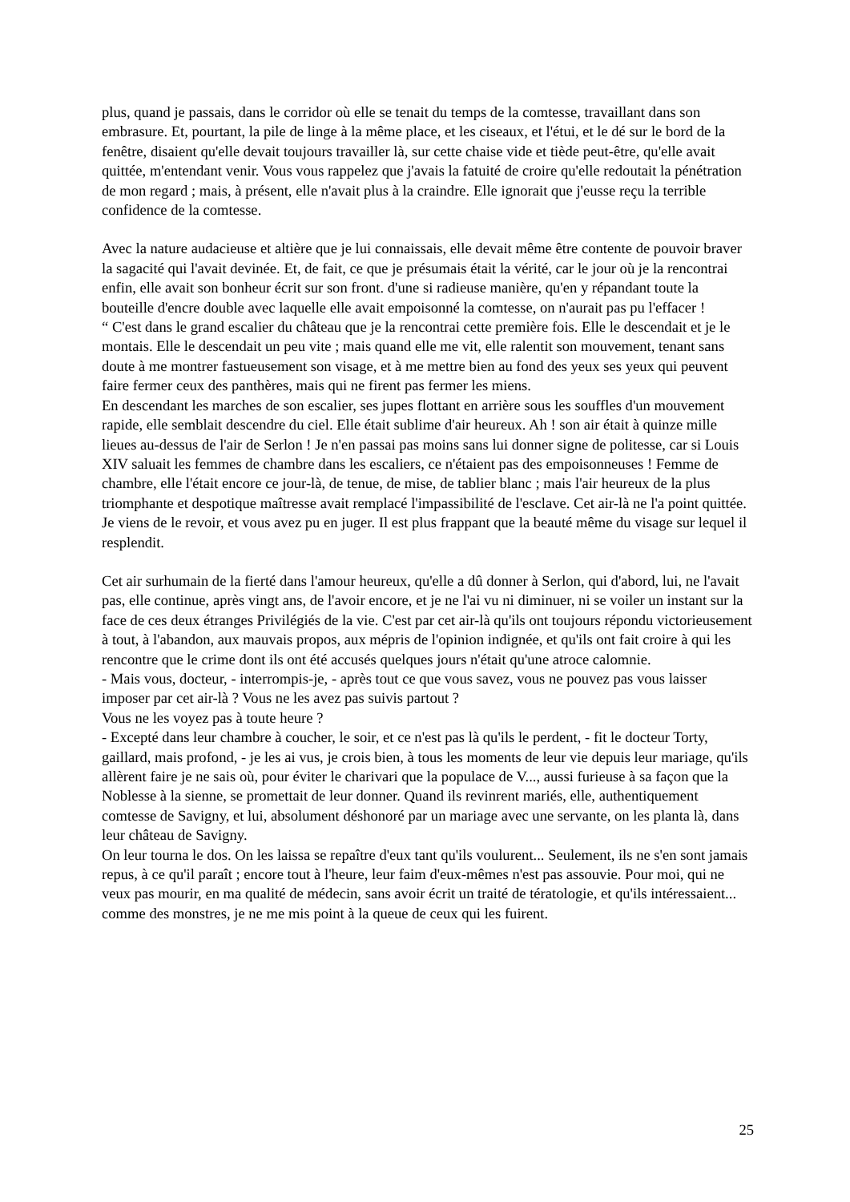plus, quand je passais, dans le corridor où elle se tenait du temps de la comtesse, travaillant dans son embrasure. Et, pourtant, la pile de linge à la même place, et les ciseaux, et l'étui, et le dé sur le bord de la fenêtre, disaient qu'elle devait toujours travailler là, sur cette chaise vide et tiède peut-être, qu'elle avait quittée, m'entendant venir. Vous vous rappelez que j'avais la fatuité de croire qu'elle redoutait la pénétration de mon regard ; mais, à présent, elle n'avait plus à la craindre. Elle ignorait que j'eusse reçu la terrible confidence de la comtesse.
Avec la nature audacieuse et altière que je lui connaissais, elle devait même être contente de pouvoir braver la sagacité qui l'avait devinée. Et, de fait, ce que je présumais était la vérité, car le jour où je la rencontrai enfin, elle avait son bonheur écrit sur son front. d'une si radieuse manière, qu'en y répandant toute la bouteille d'encre double avec laquelle elle avait empoisonné la comtesse, on n'aurait pas pu l'effacer !
“ C'est dans le grand escalier du château que je la rencontrai cette première fois. Elle le descendait et je le montais. Elle le descendait un peu vite ; mais quand elle me vit, elle ralentit son mouvement, tenant sans doute à me montrer fastueusement son visage, et à me mettre bien au fond des yeux ses yeux qui peuvent faire fermer ceux des panthères, mais qui ne firent pas fermer les miens.
En descendant les marches de son escalier, ses jupes flottant en arrière sous les souffles d'un mouvement rapide, elle semblait descendre du ciel. Elle était sublime d'air heureux. Ah ! son air était à quinze mille lieues au-dessus de l'air de Serlon ! Je n'en passai pas moins sans lui donner signe de politesse, car si Louis XIV saluait les femmes de chambre dans les escaliers, ce n'étaient pas des empoisonneuses ! Femme de chambre, elle l'était encore ce jour-là, de tenue, de mise, de tablier blanc ; mais l'air heureux de la plus triomphante et despotique maîtresse avait remplacé l'impassibilité de l'esclave. Cet air-là ne l'a point quittée. Je viens de le revoir, et vous avez pu en juger. Il est plus frappant que la beauté même du visage sur lequel il resplendit.
Cet air surhumain de la fierté dans l'amour heureux, qu'elle a dû donner à Serlon, qui d'abord, lui, ne l'avait pas, elle continue, après vingt ans, de l'avoir encore, et je ne l'ai vu ni diminuer, ni se voiler un instant sur la face de ces deux étranges Privilégiés de la vie. C'est par cet air-là qu'ils ont toujours répondu victorieusement à tout, à l'abandon, aux mauvais propos, aux mépris de l'opinion indignée, et qu'ils ont fait croire à qui les rencontre que le crime dont ils ont été accusés quelques jours n'était qu'une atroce calomnie.
- Mais vous, docteur, - interrompis-je, - après tout ce que vous savez, vous ne pouvez pas vous laisser imposer par cet air-là ? Vous ne les avez pas suivis partout ?
Vous ne les voyez pas à toute heure ?
- Excepté dans leur chambre à coucher, le soir, et ce n'est pas là qu'ils le perdent, - fit le docteur Torty, gaillard, mais profond, - je les ai vus, je crois bien, à tous les moments de leur vie depuis leur mariage, qu'ils allèrent faire je ne sais où, pour éviter le charivari que la populace de V..., aussi furieuse à sa façon que la Noblesse à la sienne, se promettait de leur donner. Quand ils revinrent mariés, elle, authentiquement comtesse de Savigny, et lui, absolument déshonoré par un mariage avec une servante, on les planta là, dans leur château de Savigny.
On leur tourna le dos. On les laissa se repaître d'eux tant qu'ils voulurent... Seulement, ils ne s'en sont jamais repus, à ce qu'il paraît ; encore tout à l'heure, leur faim d'eux-mêmes n'est pas assouvie. Pour moi, qui ne veux pas mourir, en ma qualité de médecin, sans avoir écrit un traité de tératologie, et qu'ils intéressaient... comme des monstres, je ne me mis point à la queue de ceux qui les fuirent.
25